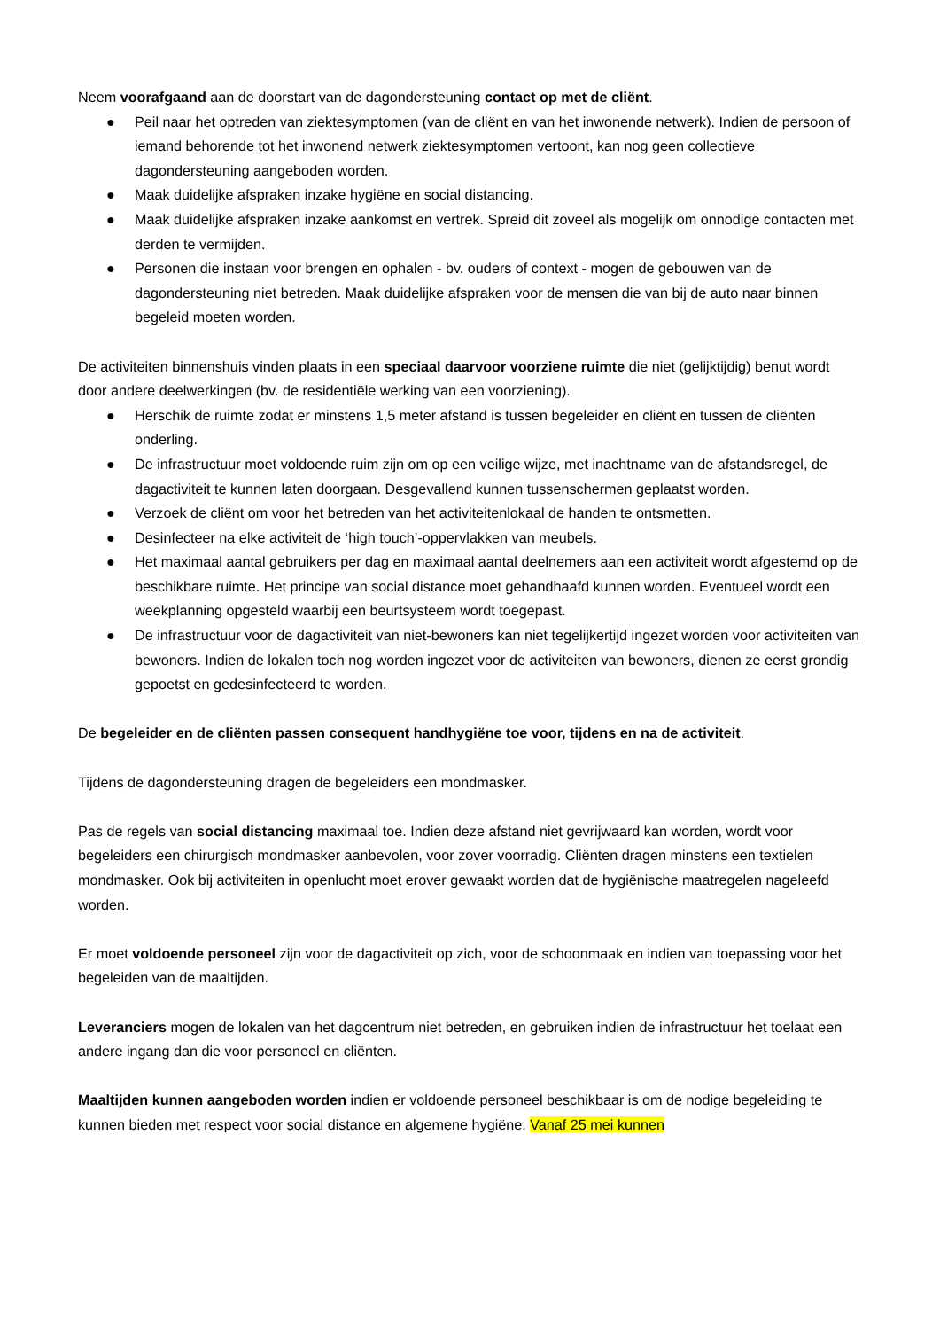Neem voorafgaand aan de doorstart van de dagondersteuning contact op met de cliënt.
● Peil naar het optreden van ziektesymptomen (van de cliënt en van het inwonende netwerk). Indien de persoon of iemand behorende tot het inwonend netwerk ziektesymptomen vertoont, kan nog geen collectieve dagondersteuning aangeboden worden.
● Maak duidelijke afspraken inzake hygiëne en social distancing.
● Maak duidelijke afspraken inzake aankomst en vertrek. Spreid dit zoveel als mogelijk om onnodige contacten met derden te vermijden.
● Personen die instaan voor brengen en ophalen - bv. ouders of context - mogen de gebouwen van de dagondersteuning niet betreden. Maak duidelijke afspraken voor de mensen die van bij de auto naar binnen begeleid moeten worden.
De activiteiten binnenshuis vinden plaats in een speciaal daarvoor voorziene ruimte die niet (gelijktijdig) benut wordt door andere deelwerkingen (bv. de residentiële werking van een voorziening).
● Herschik de ruimte zodat er minstens 1,5 meter afstand is tussen begeleider en cliënt en tussen de cliënten onderling.
● De infrastructuur moet voldoende ruim zijn om op een veilige wijze, met inachtname van de afstandsregel, de dagactiviteit te kunnen laten doorgaan. Desgevallend kunnen tussenschermen geplaatst worden.
● Verzoek de cliënt om voor het betreden van het activiteitenlokaal de handen te ontsmetten.
● Desinfecteer na elke activiteit de ‘high touch’-oppervlakken van meubels.
● Het maximaal aantal gebruikers per dag en maximaal aantal deelnemers aan een activiteit wordt afgestemd op de beschikbare ruimte. Het principe van social distance moet gehandhaafd kunnen worden. Eventueel wordt een weekplanning opgesteld waarbij een beurtsysteem wordt toegepast.
● De infrastructuur voor de dagactiviteit van niet-bewoners kan niet tegelijkertijd ingezet worden voor activiteiten van bewoners. Indien de lokalen toch nog worden ingezet voor de activiteiten van bewoners, dienen ze eerst grondig gepoetst en gedesinfecteerd te worden.
De begeleider en de cliënten passen consequent handhygiëne toe voor, tijdens en na de activiteit.
Tijdens de dagondersteuning dragen de begeleiders een mondmasker.
Pas de regels van social distancing maximaal toe. Indien deze afstand niet gevrijwaard kan worden, wordt voor begeleiders een chirurgisch mondmasker aanbevolen, voor zover voorradig. Cliënten dragen minstens een textielen mondmasker. Ook bij activiteiten in openlucht moet erover gewaakt worden dat de hygiënische maatregelen nageleefd worden.
Er moet voldoende personeel zijn voor de dagactiviteit op zich, voor de schoonmaak en indien van toepassing voor het begeleiden van de maaltijden.
Leveranciers mogen de lokalen van het dagcentrum niet betreden, en gebruiken indien de infrastructuur het toelaat een andere ingang dan die voor personeel en cliënten.
Maaltijden kunnen aangeboden worden indien er voldoende personeel beschikbaar is om de nodige begeleiding te kunnen bieden met respect voor social distance en algemene hygiëne. Vanaf 25 mei kunnen